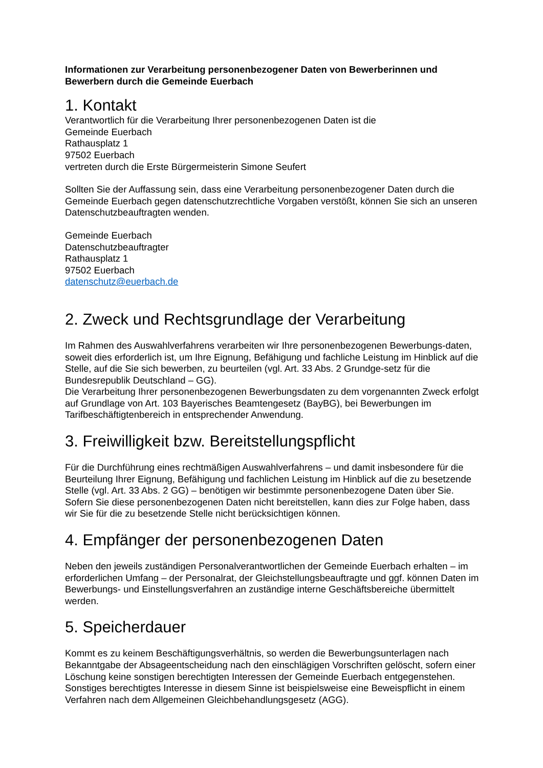Informationen zur Verarbeitung personenbezogener Daten von Bewerberinnen und Bewerbern durch die Gemeinde Euerbach
1. Kontakt
Verantwortlich für die Verarbeitung Ihrer personenbezogenen Daten ist die
Gemeinde Euerbach
Rathausplatz 1
97502 Euerbach
vertreten durch die Erste Bürgermeisterin Simone Seufert
Sollten Sie der Auffassung sein, dass eine Verarbeitung personenbezogener Daten durch die Gemeinde Euerbach gegen datenschutzrechtliche Vorgaben verstößt, können Sie sich an unseren Datenschutzbeauftragten wenden.
Gemeinde Euerbach
Datenschutzbeauftragter
Rathausplatz 1
97502 Euerbach
datenschutz@euerbach.de
2. Zweck und Rechtsgrundlage der Verarbeitung
Im Rahmen des Auswahlverfahrens verarbeiten wir Ihre personenbezogenen Bewerbungs-daten, soweit dies erforderlich ist, um Ihre Eignung, Befähigung und fachliche Leistung im Hinblick auf die Stelle, auf die Sie sich bewerben, zu beurteilen (vgl. Art. 33 Abs. 2 Grundge-setz für die Bundesrepublik Deutschland – GG).
Die Verarbeitung Ihrer personenbezogenen Bewerbungsdaten zu dem vorgenannten Zweck erfolgt auf Grundlage von Art. 103 Bayerisches Beamtengesetz (BayBG), bei Bewerbungen im Tarifbeschäftigtenbereich in entsprechender Anwendung.
3. Freiwilligkeit bzw. Bereitstellungspflicht
Für die Durchführung eines rechtmäßigen Auswahlverfahrens – und damit insbesondere für die Beurteilung Ihrer Eignung, Befähigung und fachlichen Leistung im Hinblick auf die zu besetzende Stelle (vgl. Art. 33 Abs. 2 GG) – benötigen wir bestimmte personenbezogene Daten über Sie. Sofern Sie diese personenbezogenen Daten nicht bereitstellen, kann dies zur Folge haben, dass wir Sie für die zu besetzende Stelle nicht berücksichtigen können.
4. Empfänger der personenbezogenen Daten
Neben den jeweils zuständigen Personalverantwortlichen der Gemeinde Euerbach erhalten – im erforderlichen Umfang – der Personalrat, der Gleichstellungsbeauftragte und ggf. können Daten im Bewerbungs- und Einstellungsverfahren an zuständige interne Geschäftsbereiche übermittelt werden.
5. Speicherdauer
Kommt es zu keinem Beschäftigungsverhältnis, so werden die Bewerbungsunterlagen nach Bekanntgabe der Absageentscheidung nach den einschlägigen Vorschriften gelöscht, sofern einer Löschung keine sonstigen berechtigten Interessen der Gemeinde Euerbach entgegenstehen. Sonstiges berechtigtes Interesse in diesem Sinne ist beispielsweise eine Beweispflicht in einem Verfahren nach dem Allgemeinen Gleichbehandlungsgesetz (AGG).